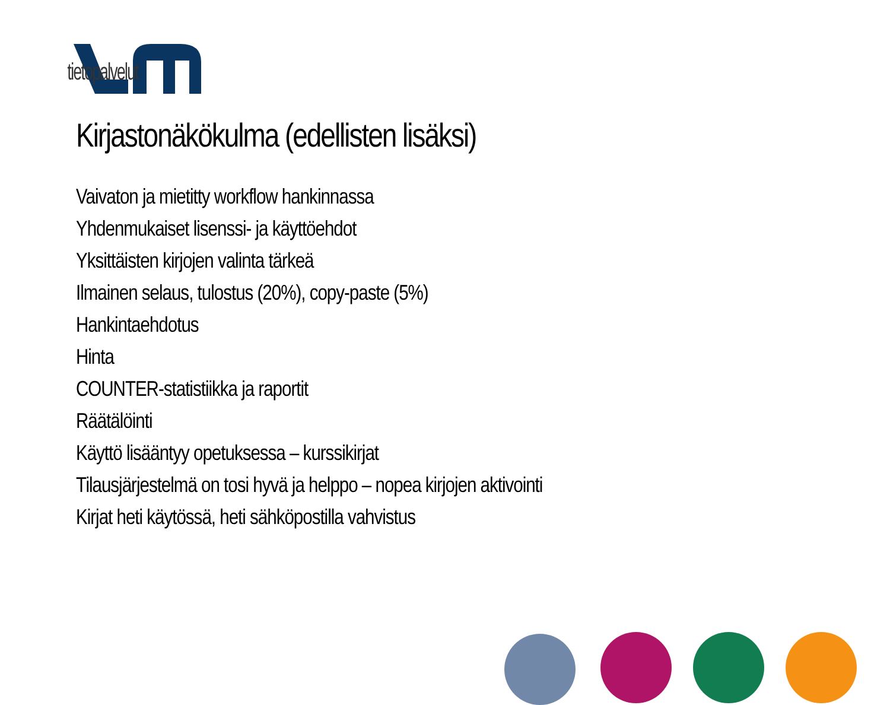tietopalvelut
Kirjastonäkökulma (edellisten lisäksi)
Vaivaton ja mietitty workflow hankinnassa
Yhdenmukaiset lisenssi- ja käyttöehdot
Yksittäisten kirjojen valinta tärkeä
Ilmainen selaus, tulostus (20%), copy-paste (5%)
Hankintaehdotus
Hinta
COUNTER-statistiikka ja raportit
Räätälöinti
Käyttö lisääntyy opetuksessa – kurssikirjat
Tilausjärjestelmä on tosi hyvä ja helppo – nopea kirjojen aktivointi
Kirjat heti käytössä, heti sähköpostilla vahvistus